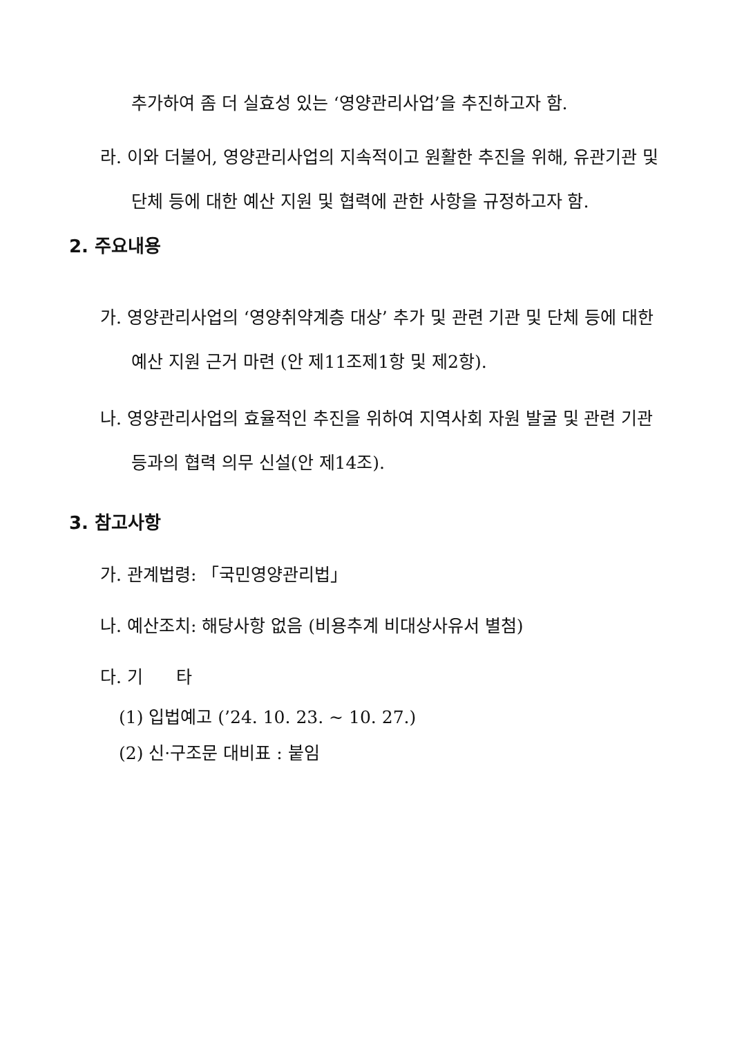추가하여 좀 더 실효성 있는 ‘영양관리사업’을 추진하고자 함.
라. 이와 더불어, 영양관리사업의 지속적이고 원활한 추진을 위해, 유관기관 및 단체 등에 대한 예산 지원 및 협력에 관한 사항을 규정하고자 함.
2. 주요내용
가. 영양관리사업의 ‘영양취약계층 대상’ 추가 및 관련 기관 및 단체 등에 대한 예산 지원 근거 마련 (안 제11조제1항 및 제2항).
나. 영양관리사업의 효율적인 추진을 위하여 지역사회 자원 발굴 및 관련 기관 등과의 협력 의무 신설(안 제14조).
3. 참고사항
가. 관계법령: 「국민영양관리법」
나. 예산조치: 해당사항 없음 (비용추계 비대상사유서 별첨)
다. 기 타
(1) 입법예고 (’24. 10. 23. ~ 10. 27.)
(2) 신·구조문 대비표 : 붙임